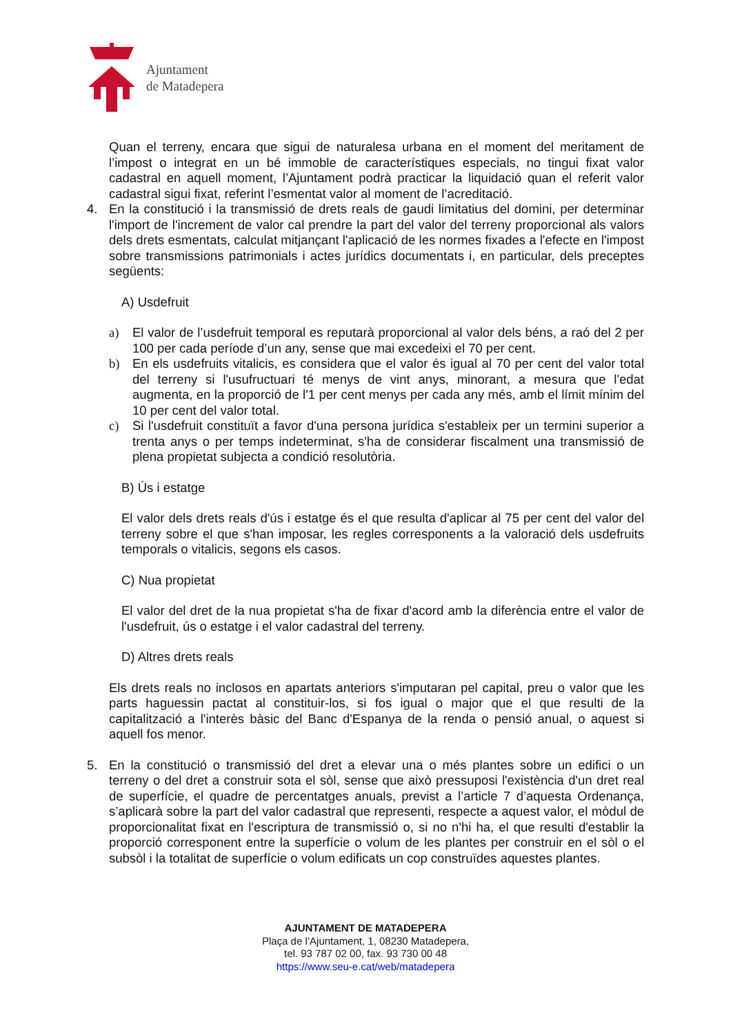Ajuntament
de Matadepera
Quan el terreny, encara que sigui de naturalesa urbana en el moment del meritament de l’impost o integrat en un bé immoble de característiques especials, no tingui fixat valor cadastral en aquell moment, l’Ajuntament podrà practicar la liquidació quan el referit valor cadastral sigui fixat, referint l’esmentat valor al moment de l’acreditació.
4. En la constitució i la transmissió de drets reals de gaudi limitatius del domini, per determinar l'import de l'increment de valor cal prendre la part del valor del terreny proporcional als valors dels drets esmentats, calculat mitjançant l'aplicació de les normes fixades a l'efecte en l'impost sobre transmissions patrimonials i actes jurídics documentats i, en particular, dels preceptes següents:
A) Usdefruit
a) El valor de l’usdefruit temporal es reputarà proporcional al valor dels béns, a raó del 2 per 100 per cada període d’un any, sense que mai excedeixi el 70 per cent.
b) En els usdefruits vitalicis, es considera que el valor és igual al 70 per cent del valor total del terreny si l'usufructuari té menys de vint anys, minorant, a mesura que l'edat augmenta, en la proporció de l'1 per cent menys per cada any més, amb el límit mínim del 10 per cent del valor total.
c) Si l'usdefruit constituït a favor d'una persona jurídica s'estableix per un termini superior a trenta anys o per temps indeterminat, s'ha de considerar fiscalment una transmissió de plena propietat subjecta a condició resolutòria.
B) Ús i estatge
El valor dels drets reals d'ús i estatge és el que resulta d'aplicar al 75 per cent del valor del terreny sobre el que s'han imposar, les regles corresponents a la valoració dels usdefruits temporals o vitalicis, segons els casos.
C) Nua propietat
El valor del dret de la nua propietat s'ha de fixar d'acord amb la diferència entre el valor de l'usdefruit, ús o estatge i el valor cadastral del terreny.
D) Altres drets reals
Els drets reals no inclosos en apartats anteriors s'imputaran pel capital, preu o valor que les parts haguessin pactat al constituir-los, si fos igual o major que el que resulti de la capitalització a l'interès bàsic del Banc d'Espanya de la renda o pensió anual, o aquest si aquell fos menor.
5. En la constitució o transmissió del dret a elevar una o més plantes sobre un edifici o un terreny o del dret a construir sota el sòl, sense que això pressuposi l'existència d'un dret real de superfície, el quadre de percentatges anuals, previst a l’article 7 d’aquesta Ordenança, s’aplicarà sobre la part del valor cadastral que representi, respecte a aquest valor, el mòdul de proporcionalitat fixat en l'escriptura de transmissió o, si no n'hi ha, el que resulti d'establir la proporció corresponent entre la superfície o volum de les plantes per construir en el sòl o el subsòl i la totalitat de superfície o volum edificats un cop construïdes aquestes plantes.
AJUNTAMENT DE MATADEPERA
Plaça de l’Ajuntament, 1, 08230 Matadepera,
tel. 93 787 02 00, fax. 93 730 00 48
https://www.seu-e.cat/web/matadepera